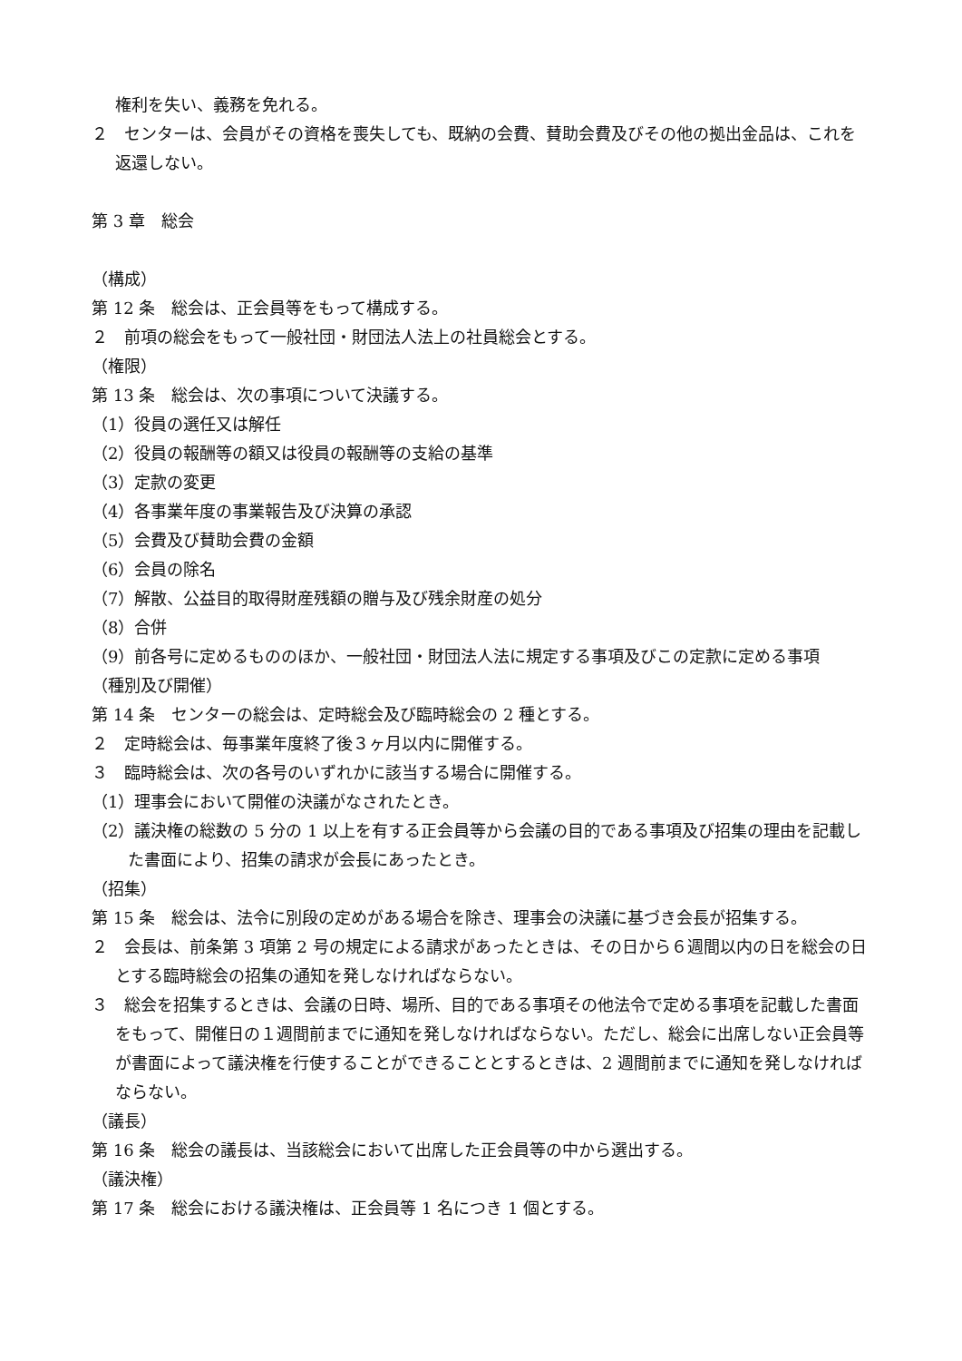権利を失い、義務を免れる。
２　センターは、会員がその資格を喪失しても、既納の会費、賛助会費及びその他の拠出金品は、これを返還しない。
第 3 章　総会
（構成）
第 12 条　総会は、正会員等をもって構成する。
２　前項の総会をもって一般社団・財団法人法上の社員総会とする。
（権限）
第 13 条　総会は、次の事項について決議する。
（1）役員の選任又は解任
（2）役員の報酬等の額又は役員の報酬等の支給の基準
（3）定款の変更
（4）各事業年度の事業報告及び決算の承認
（5）会費及び賛助会費の金額
（6）会員の除名
（7）解散、公益目的取得財産残額の贈与及び残余財産の処分
（8）合併
（9）前各号に定めるもののほか、一般社団・財団法人法に規定する事項及びこの定款に定める事項
（種別及び開催）
第 14 条　センターの総会は、定時総会及び臨時総会の 2 種とする。
２　定時総会は、毎事業年度終了後３ヶ月以内に開催する。
３　臨時総会は、次の各号のいずれかに該当する場合に開催する。
（1）理事会において開催の決議がなされたとき。
（2）議決権の総数の 5 分の 1 以上を有する正会員等から会議の目的である事項及び招集の理由を記載した書面により、招集の請求が会長にあったとき。
（招集）
第 15 条　総会は、法令に別段の定めがある場合を除き、理事会の決議に基づき会長が招集する。
２　会長は、前条第 3 項第 2 号の規定による請求があったときは、その日から６週間以内の日を総会の日とする臨時総会の招集の通知を発しなければならない。
３　総会を招集するときは、会議の日時、場所、目的である事項その他法令で定める事項を記載した書面をもって、開催日の１週間前までに通知を発しなければならない。ただし、総会に出席しない正会員等が書面によって議決権を行使することができることとするときは、2 週間前までに通知を発しなければならない。
（議長）
第 16 条　総会の議長は、当該総会において出席した正会員等の中から選出する。
（議決権）
第 17 条　総会における議決権は、正会員等 1 名につき 1 個とする。